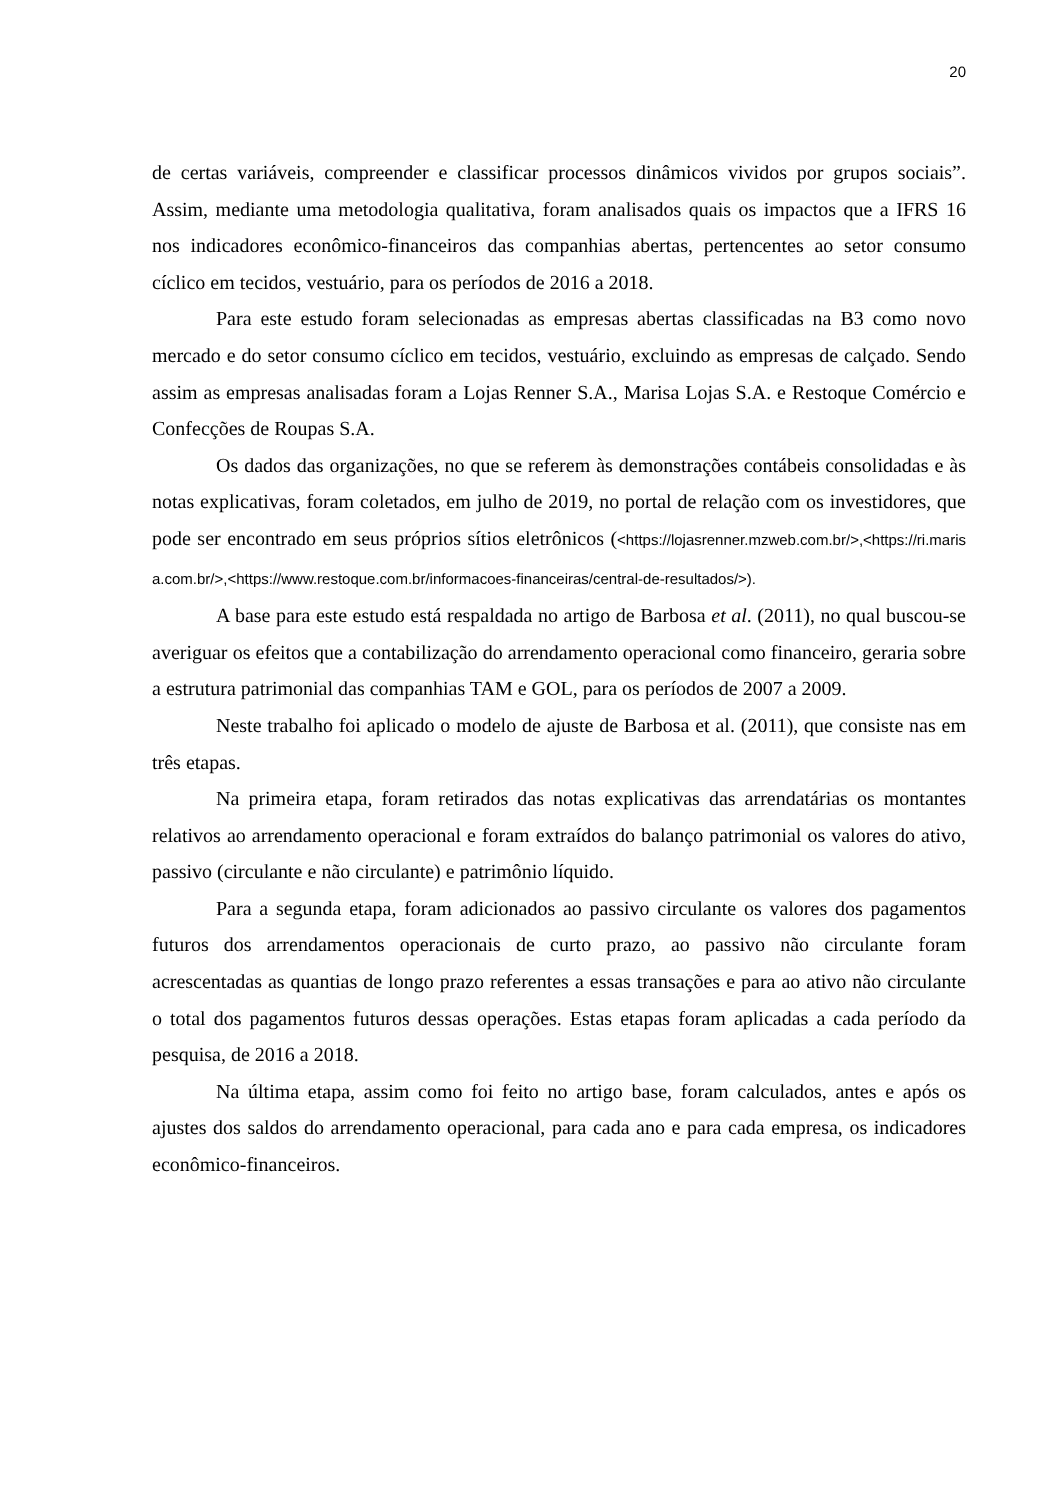20
de certas variáveis, compreender e classificar processos dinâmicos vividos por grupos sociais”. Assim, mediante uma metodologia qualitativa, foram analisados quais os impactos que a IFRS 16 nos indicadores econômico-financeiros das companhias abertas, pertencentes ao setor consumo cíclico em tecidos, vestuário, para os períodos de 2016 a 2018.
Para este estudo foram selecionadas as empresas abertas classificadas na B3 como novo mercado e do setor consumo cíclico em tecidos, vestuário, excluindo as empresas de calçado. Sendo assim as empresas analisadas foram a Lojas Renner S.A., Marisa Lojas S.A. e Restoque Comércio e Confecções de Roupas S.A.
Os dados das organizações, no que se referem às demonstrações contábeis consolidadas e às notas explicativas, foram coletados, em julho de 2019, no portal de relação com os investidores, que pode ser encontrado em seus próprios sítios eletrônicos (<https://lojasrenner.mzweb.com.br/>,<https://ri.marisa.com.br/>,<https://www.restoque.com.br/informacoes-financeiras/central-de-resultados/>).
A base para este estudo está respaldada no artigo de Barbosa et al. (2011), no qual buscou-se averiguar os efeitos que a contabilização do arrendamento operacional como financeiro, geraria sobre a estrutura patrimonial das companhias TAM e GOL, para os períodos de 2007 a 2009.
Neste trabalho foi aplicado o modelo de ajuste de Barbosa et al. (2011), que consiste nas em três etapas.
Na primeira etapa, foram retirados das notas explicativas das arrendatárias os montantes relativos ao arrendamento operacional e foram extraídos do balanço patrimonial os valores do ativo, passivo (circulante e não circulante) e patrimônio líquido.
Para a segunda etapa, foram adicionados ao passivo circulante os valores dos pagamentos futuros dos arrendamentos operacionais de curto prazo, ao passivo não circulante foram acrescentadas as quantias de longo prazo referentes a essas transações e para ao ativo não circulante o total dos pagamentos futuros dessas operações. Estas etapas foram aplicadas a cada período da pesquisa, de 2016 a 2018.
Na última etapa, assim como foi feito no artigo base, foram calculados, antes e após os ajustes dos saldos do arrendamento operacional, para cada ano e para cada empresa, os indicadores econômico-financeiros.